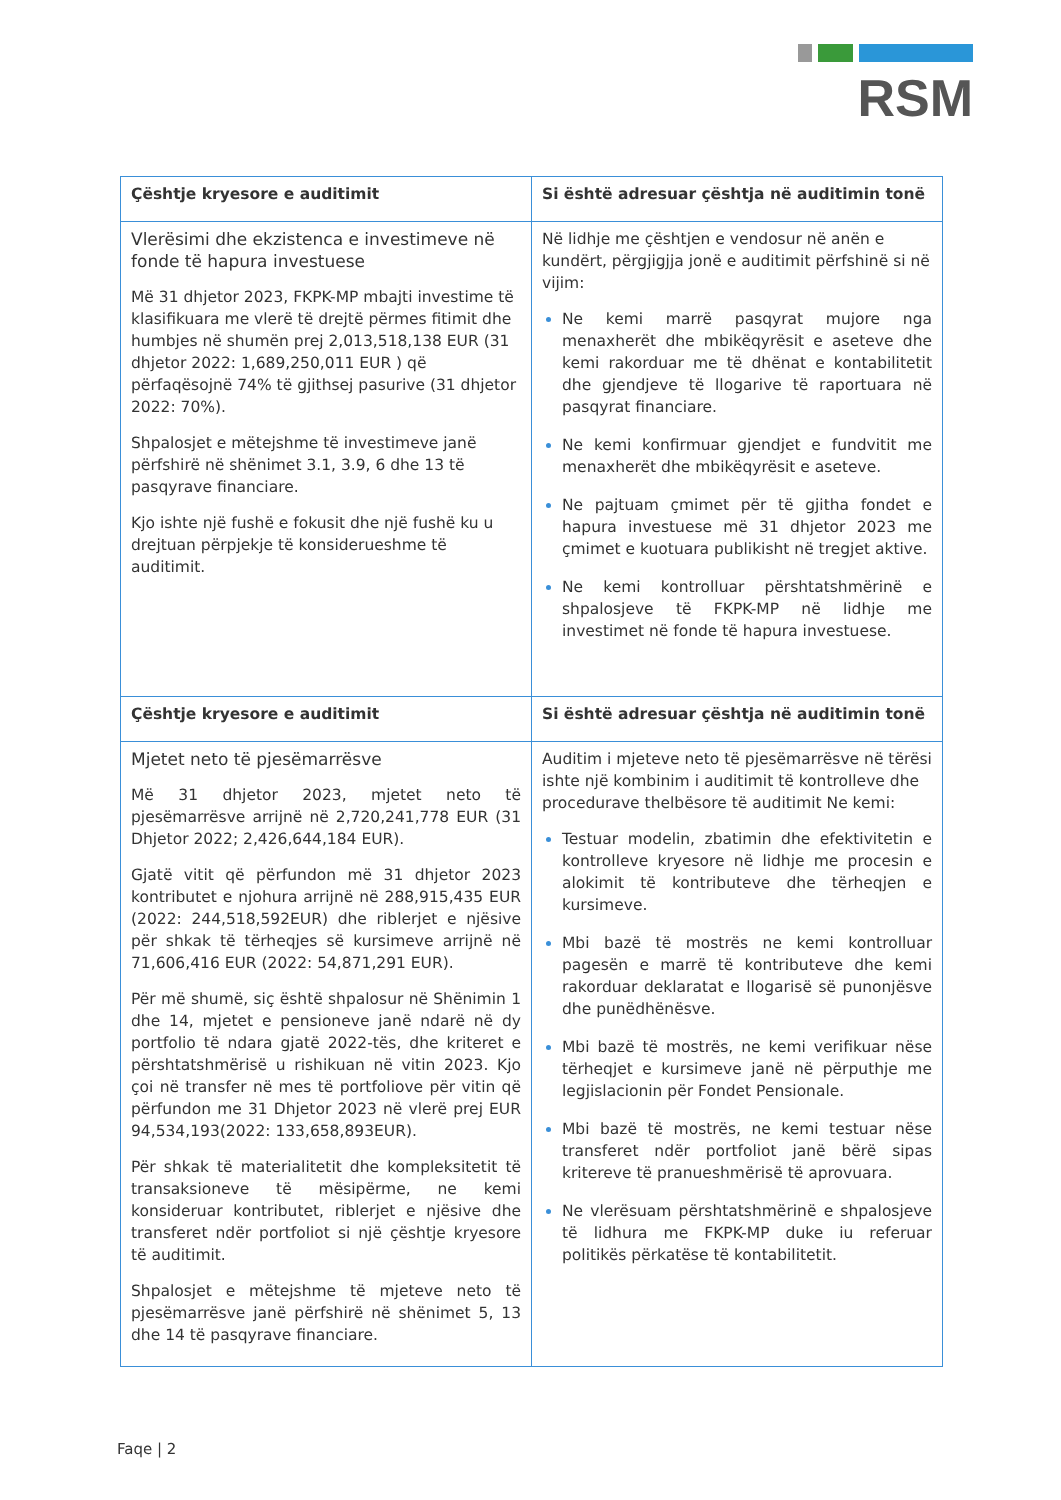RSM
| Çështje kryesore e auditimit | Si është adresuar çështja në auditimin tonë |
| --- | --- |
| Vlerësimi dhe ekzistenca e investimeve në fonde të hapura investuese Më 31 dhjetor 2023, FKPK-MP mbajti investime të klasifikuara me vlerë të drejtë përmes fitimit dhe humbjes në shumën prej 2,013,518,138 EUR (31 dhjetor 2022: 1,689,250,011 EUR ) që përfaqësojnë 74% të gjithsej pasurive (31 dhjetor 2022: 70%). Shpalosjet e mëtejshme të investimeve janë përfshirë në shënimet 3.1, 3.9, 6 dhe 13 të pasqyrave financiare. Kjo ishte një fushë e fokusit dhe një fushë ku u drejtuan përpjekje të konsiderueshme të auditimit. | Në lidhje me çështjen e vendosur në anën e kundërt, përgjigjja jonë e auditimit përfshinë si në vijim: Ne kemi marrë pasqyrat mujore nga menaxherët dhe mbikëqyrësit e aseteve dhe kemi rakorduar me të dhënat e kontabilitetit dhe gjendjeve të llogarive të raportuara në pasqyrat financiare. Ne kemi konfirmuar gjendjet e fundvitit me menaxherët dhe mbikëqyrësit e aseteve. Ne pajtuam çmimet për të gjitha fondet e hapura investuese më 31 dhjetor 2023 me çmimet e kuotuara publikisht në tregjet aktive. Ne kemi kontrolluar përshtatshmërinë e shpalosjeve të FKPK-MP në lidhje me investimet në fonde të hapura investuese. |
| Çështje kryesore e auditimit | Si është adresuar çështja në auditimin tonë |
| Mjetet neto të pjesëmarrësve Më 31 dhjetor 2023, mjetet neto të pjesëmarrësve arrijnë në 2,720,241,778 EUR (31 Dhjetor 2022; 2,426,644,184 EUR). Gjatë vitit që përfundon më 31 dhjetor 2023 kontributet e njohura arrijnë në 288,915,435 EUR (2022: 244,518,592EUR) dhe riblerjet e njësive për shkak të tërheqjes së kursimeve arrijnë në 71,606,416 EUR (2022: 54,871,291 EUR). Për më shumë, siç është shpalosur në Shënimin 1 dhe 14, mjetet e pensioneve janë ndarë në dy portfolio të ndara gjatë 2022-tës, dhe kriteret e përshtatshmërisë u rishikuan në vitin 2023. Kjo çoi në transfer në mes të portfoliove për vitin që përfundon me 31 Dhjetor 2023 në vlerë prej EUR 94,534,193(2022: 133,658,893EUR). Për shkak të materialitetit dhe kompleksitetit të transaksioneve të mësipërme, ne kemi konsideruar kontributet, riblerjet e njësive dhe transferet ndër portfoliot si një çështje kryesore të auditimit. Shpalosjet e mëtejshme të mjeteve neto të pjesëmarrësve janë përfshirë në shënimet 5, 13 dhe 14 të pasqyrave financiare. | Auditim i mjeteve neto të pjesëmarrësve në tërësi ishte një kombinim i auditimit të kontrolleve dhe procedurave thelbësore të auditimit Ne kemi: Testuar modelin, zbatimin dhe efektivitetin e kontrolleve kryesore në lidhje me procesin e alokimit të kontributeve dhe tërheqjen e kursimeve. Mbi bazë të mostrës ne kemi kontrolluar pagesën e marrë të kontributeve dhe kemi rakorduar deklaratat e llogarisë së punonjësve dhe punëdhënësve. Mbi bazë të mostrës, ne kemi verifikuar nëse tërheqjet e kursimeve janë në përputhje me legjislacionin për Fondet Pensionale. Mbi bazë të mostrës, ne kemi testuar nëse transferet ndër portfoliot janë bërë sipas kritereve të pranueshmërisë të aprovuara. Ne vlerësuam përshtatshmërinë e shpalosjeve të lidhura me FKPK-MP duke iu referuar politikës përkatëse të kontabilitetit. |
Faqe | 2